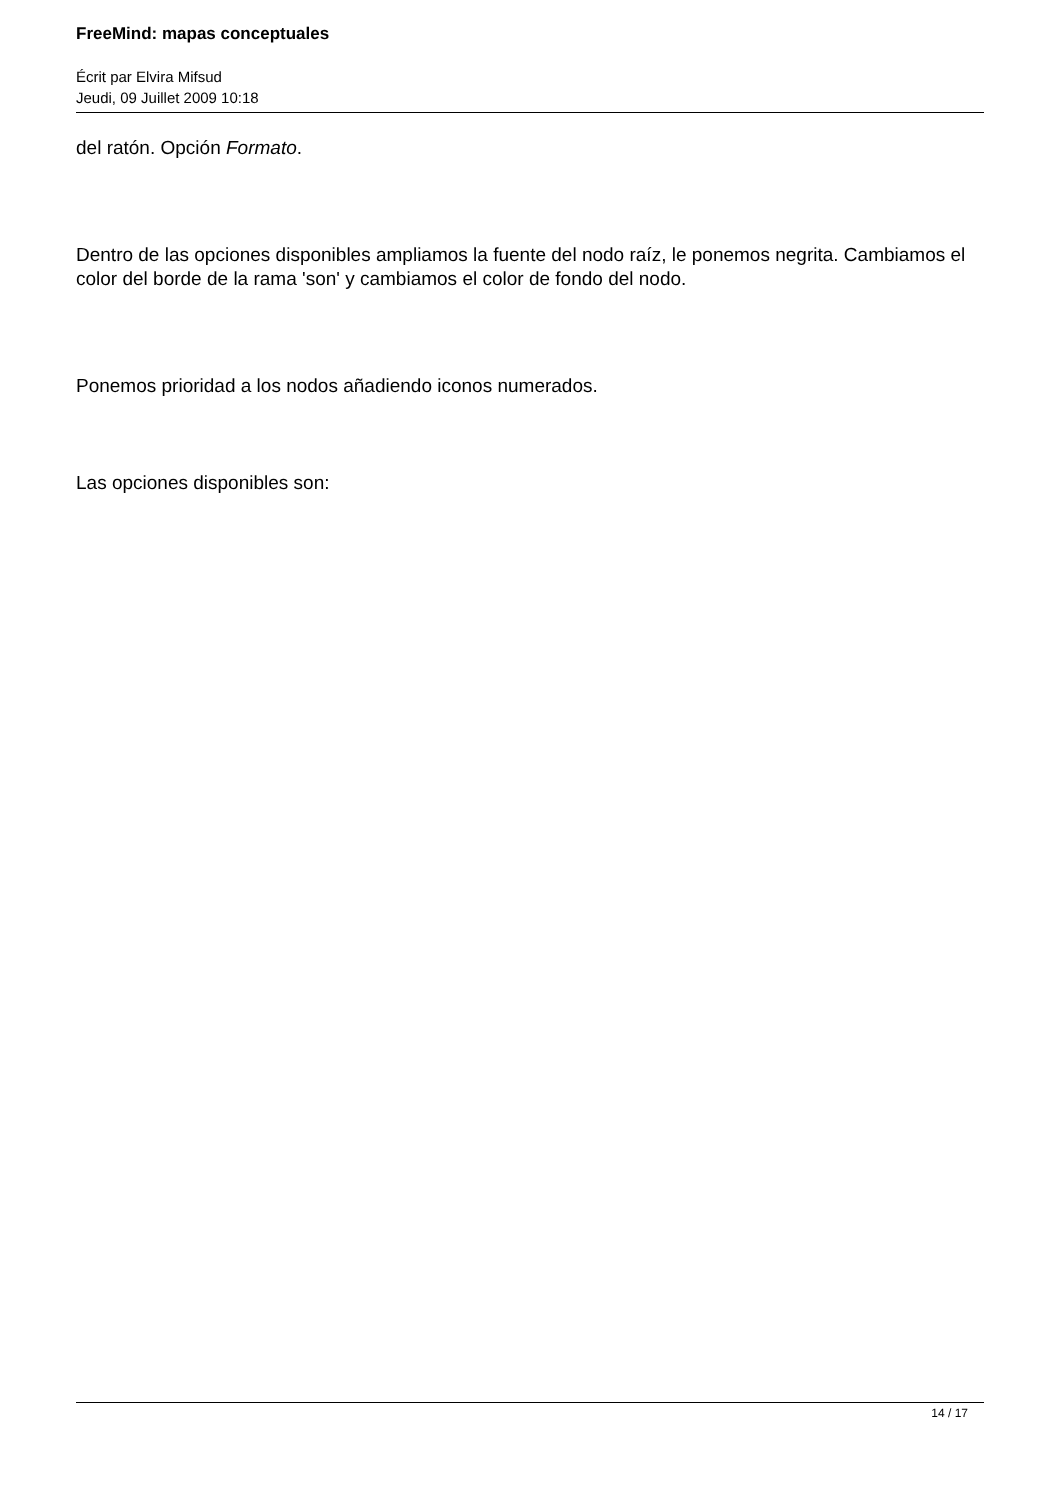FreeMind: mapas conceptuales
Écrit par Elvira Mifsud
Jeudi, 09 Juillet 2009 10:18
del ratón. Opción Formato.
Dentro de las opciones disponibles ampliamos la fuente del nodo raíz, le ponemos negrita. Cambiamos el color del borde de la rama 'son' y cambiamos el color de fondo del nodo.
Ponemos prioridad a los nodos añadiendo iconos numerados.
Las opciones disponibles son:
14 / 17